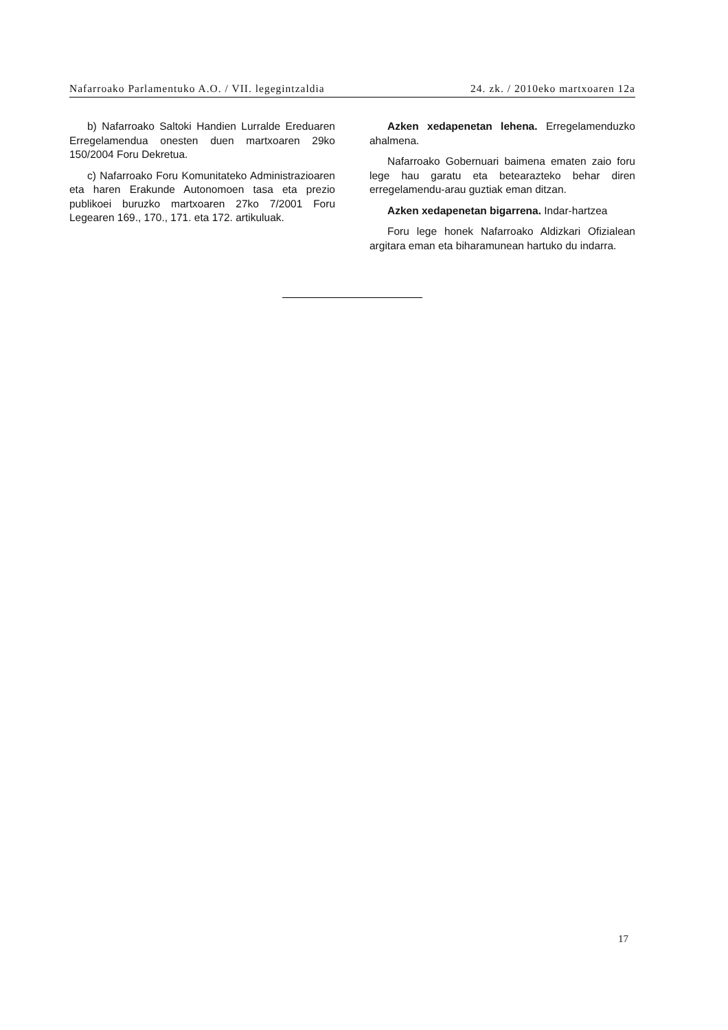Nafarroako Parlamentuko A.O. / VII. legegintzaldia 24. zk. / 2010eko martxoaren 12a
b) Nafarroako Saltoki Handien Lurralde Eredu­aren Erregelamendua onesten duen martxoaren 29ko 150/2004 Foru Dekretua.
c) Nafarroako Foru Komunitateko Administra­zioaren eta haren Erakunde Autonomoen tasa eta prezio publikoei buruzko martxoaren 27ko 7/2001 Foru Legearen 169., 170., 171. eta 172. artikuluak.
Azken xedapenetan lehena. Erregelamenduz­ko ahalmena.
Nafarroako Gobernuari baimena ematen zaio foru lege hau garatu eta betearazteko behar diren erregelamendu-arau guztiak eman ditzan.
Azken xedapenetan bigarrena. Indar-hartzea
Foru lege honek Nafarroako Aldizkari Ofiziale­an argitara eman eta biharamunean hartuko du indarra.
17